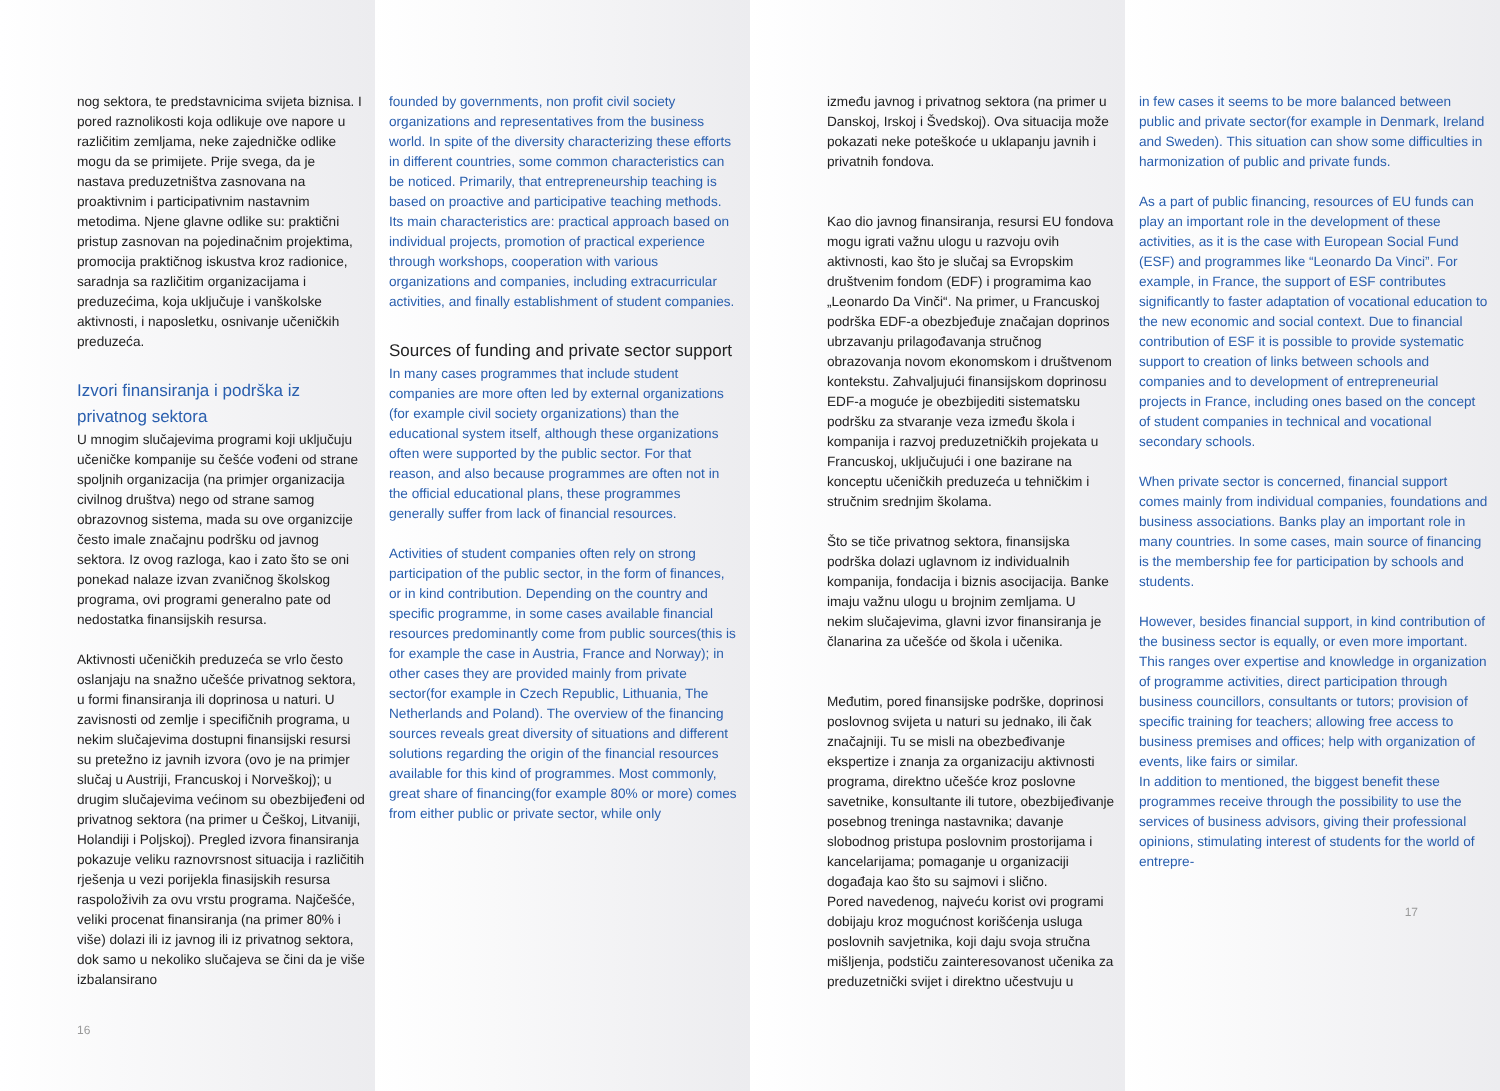nog sektora, te predstavnicima svijeta biznisa. I pored raznolikosti koja odlikuje ove napore u različitim zemljama, neke zajedničke odlike mogu da se primijete. Prije svega, da je nastava preduzetništva zasnovana na proaktivnim i participativnim nastavnim metodima. Njene glavne odlike su: praktični pristup zasnovan na pojedinačnim projektima, promocija praktičnog iskustva kroz radionice, saradnja sa različitim organizacijama i preduzećima, koja uključuje i vanškolske aktivnosti, i naposletku, osnivanje učeničkih preduzeća.
Izvori finansiranja i podrška iz privatnog sektora
U mnogim slučajevima programi koji uključuju učeničke kompanije su češće vođeni od strane spoljnih organizacija (na primjer organizacija civilnog društva) nego od strane samog obrazovnog sistema, mada su ove organizcije često imale značajnu podršku od javnog sektora. Iz ovog razloga, kao i zato što se oni ponekad nalaze izvan zvaničnog školskog programa, ovi programi generalno pate od nedostatka finansijskih resursa.
Aktivnosti učeničkih preduzeća se vrlo često oslanjaju na snažno učešće privatnog sektora, u formi finansiranja ili doprinosa u naturi. U zavisnosti od zemlje i specifičnih programa, u nekim slučajevima dostupni finansijski resursi su pretežno iz javnih izvora (ovo je na primjer slučaj u Austriji, Francuskoj i Norveškoj); u drugim slučajevima većinom su obezbijeđeni od privatnog sektora (na primer u Češkoj, Litvaniji, Holandiji i Poljskoj). Pregled izvora finansiranja pokazuje veliku raznovrsnost situacija i različitih rješenja u vezi porijekla finasijskih resursa raspoloživih za ovu vrstu programa. Najčešće, veliki procenat finansiranja (na primer 80% i više) dolazi ili iz javnog ili iz privatnog sektora, dok samo u nekoliko slučajeva se čini da je više izbalansirano
16
founded by governments, non profit civil society organizations and representatives from the business world. In spite of the diversity characterizing these efforts in different countries, some common characteristics can be noticed. Primarily, that entrepreneurship teaching is based on proactive and participative teaching methods. Its main characteristics are: practical approach based on individual projects, promotion of practical experience through workshops, cooperation with various organizations and companies, including extracurricular activities, and finally establishment of student companies.
Sources of funding and private sector support
In many cases programmes that include student companies are more often led by external organizations (for example civil society organizations) than the educational system itself, although these organizations often were supported by the public sector. For that reason, and also because programmes are often not in the official educational plans, these programmes generally suffer from lack of financial resources.
Activities of student companies often rely on strong participation of the public sector, in the form of finances, or in kind contribution. Depending on the country and specific programme, in some cases available financial resources predominantly come from public sources(this is for example the case in Austria, France and Norway); in other cases they are provided mainly from private sector(for example in Czech Republic, Lithuania, The Netherlands and Poland). The overview of the financing sources reveals great diversity of situations and different solutions regarding the origin of the financial resources available for this kind of programmes. Most commonly, great share of financing(for example 80% or more) comes from either public or private sector, while only
između javnog i privatnog sektora (na primer u Danskoj, Irskoj i Švedskoj). Ova situacija može pokazati neke poteškoće u uklapanju javnih i privatnih fondova.
Kao dio javnog finansiranja, resursi EU fondova mogu igrati važnu ulogu u razvoju ovih aktivnosti, kao što je slučaj sa Evropskim društvenim fondom (EDF) i programima kao „Leonardo Da Vinči“. Na primer, u Francuskoj podrška EDF-a obezbjeđuje značajan doprinos ubrzavanju prilagođavanja stručnog obrazovanja novom ekonomskom i društvenom kontekstu. Zahvaljujući finansijskom doprinosu EDF-a moguće je obezbijediti sistematsku podršku za stvaranje veza između škola i kompanija i razvoj preduzetničkih projekata u Francuskoj, uključujući i one bazirane na konceptu učeničkih preduzeća u tehničkim i stručnim srednjim školama.
Što se tiče privatnog sektora, finansijska podrška dolazi uglavnom iz individualnih kompanija, fondacija i biznis asocijacija. Banke imaju važnu ulogu u brojnim zemljama. U nekim slučajevima, glavni izvor finansiranja je članarina za učešće od škola i učenika.
Međutim, pored finansijske podrške, doprinosi poslovnog svijeta u naturi su jednako, ili čak značajniji. Tu se misli na obezbeđivanje ekspertize i znanja za organizaciju aktivnosti programa, direktno učešće kroz poslovne savetnike, konsultante ili tutore, obezbijeđivanje posebnog treninga nastavnika; davanje slobodnog pristupa poslovnim prostorijama i kancelarijama; pomaganje u organizaciji događaja kao što su sajmovi i slično.
Pored navedenog, najveću korist ovi programi dobijaju kroz mogućnost korišćenja usluga poslovnih savjetnika, koji daju svoja stručna mišljenja, podstiču zainteresovanost učenika za preduzetnički svijet i direktno učestvuju u
in few cases it seems to be more balanced between public and private sector(for example in Denmark, Ireland and Sweden). This situation can show some difficulties in harmonization of public and private funds.
As a part of public financing, resources of EU funds can play an important role in the development of these activities, as it is the case with European Social Fund (ESF) and programmes like “Leonardo Da Vinci”. For example, in France, the support of ESF contributes significantly to faster adaptation of vocational education to the new economic and social context. Due to financial contribution of ESF it is possible to provide systematic support to creation of links between schools and companies and to development of entrepreneurial projects in France, including ones based on the concept of student companies in technical and vocational secondary schools.
When private sector is concerned, financial support comes mainly from individual companies, foundations and business associations. Banks play an important role in many countries. In some cases, main source of financing is the membership fee for participation by schools and students.
However, besides financial support, in kind contribution of the business sector is equally, or even more important. This ranges over expertise and knowledge in organization of programme activities, direct participation through business councillors, consultants or tutors; provision of specific training for teachers; allowing free access to business premises and offices; help with organization of events, like fairs or similar.
In addition to mentioned, the biggest benefit these programmes receive through the possibility to use the services of business advisors, giving their professional opinions, stimulating interest of students for the world of entrepre-
17